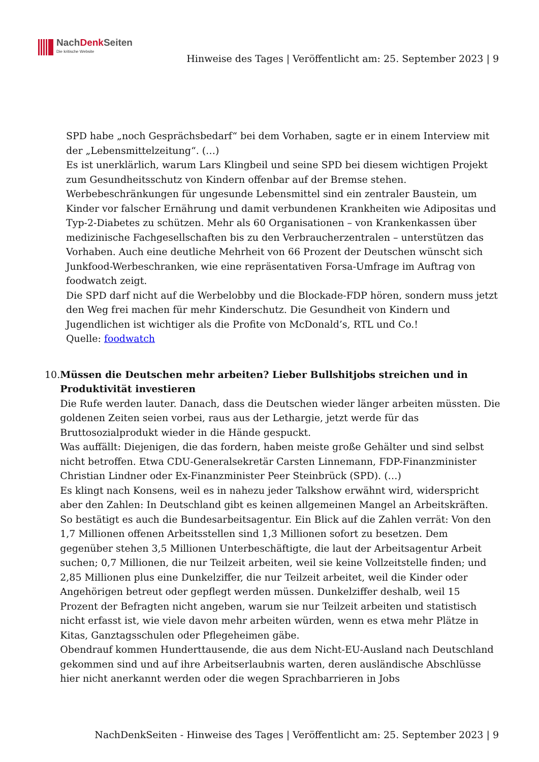NachDenk Seiten
Die kritische Website
Hinweise des Tages | Veröffentlicht am: 25. September 2023 | 9
SPD habe „noch Gesprächsbedarf“ bei dem Vorhaben, sagte er in einem Interview mit der „Lebensmittelzeitung“. (…)
Es ist unerklärlich, warum Lars Klingbeil und seine SPD bei diesem wichtigen Projekt zum Gesundheitsschutz von Kindern offenbar auf der Bremse stehen. Werbebeschränkungen für ungesunde Lebensmittel sind ein zentraler Baustein, um Kinder vor falscher Ernährung und damit verbundenen Krankheiten wie Adipositas und Typ-2-Diabetes zu schützen. Mehr als 60 Organisationen – von Krankenkassen über medizinische Fachgesellschaften bis zu den Verbraucherzentralen – unterstützen das Vorhaben. Auch eine deutliche Mehrheit von 66 Prozent der Deutschen wünscht sich Junkfood-Werbeschranken, wie eine repräsentativen Forsa-Umfrage im Auftrag von foodwatch zeigt.
Die SPD darf nicht auf die Werbelobby und die Blockade-FDP hören, sondern muss jetzt den Weg frei machen für mehr Kinderschutz. Die Gesundheit von Kindern und Jugendlichen ist wichtiger als die Profite von McDonald’s, RTL und Co.!
Quelle: foodwatch
10. Müssen die Deutschen mehr arbeiten? Lieber Bullshitjobs streichen und in Produktivität investieren
Die Rufe werden lauter. Danach, dass die Deutschen wieder länger arbeiten müssten. Die goldenen Zeiten seien vorbei, raus aus der Lethargie, jetzt werde für das Bruttosozialprodukt wieder in die Hände gespuckt.
Was auffällt: Diejenigen, die das fordern, haben meiste große Gehälter und sind selbst nicht betroffen. Etwa CDU-Generalsekretär Carsten Linnemann, FDP-Finanzminister Christian Lindner oder Ex-Finanzminister Peer Steinbrück (SPD). (…)
Es klingt nach Konsens, weil es in nahezu jeder Talkshow erwähnt wird, widerspricht aber den Zahlen: In Deutschland gibt es keinen allgemeinen Mangel an Arbeitskräften. So bestätigt es auch die Bundesarbeitsagentur. Ein Blick auf die Zahlen verrät: Von den 1,7 Millionen offenen Arbeitsstellen sind 1,3 Millionen sofort zu besetzen. Dem gegenüber stehen 3,5 Millionen Unterbeschäftigte, die laut der Arbeitsagentur Arbeit suchen; 0,7 Millionen, die nur Teilzeit arbeiten, weil sie keine Vollzeitstelle finden; und 2,85 Millionen plus eine Dunkelziffer, die nur Teilzeit arbeitet, weil die Kinder oder Angehörigen betreut oder gepflegt werden müssen. Dunkelziffer deshalb, weil 15 Prozent der Befragten nicht angeben, warum sie nur Teilzeit arbeiten und statistisch nicht erfasst ist, wie viele davon mehr arbeiten würden, wenn es etwa mehr Plätze in Kitas, Ganztagsschulen oder Pflegeheimen gäbe.
Obendrauf kommen Hunderttausende, die aus dem Nicht-EU-Ausland nach Deutschland gekommen sind und auf ihre Arbeitserlaubnis warten, deren ausländische Abschlüsse hier nicht anerkannt werden oder die wegen Sprachbarrieren in Jobs
NachDenkSeiten - Hinweise des Tages | Veröffentlicht am: 25. September 2023 | 9